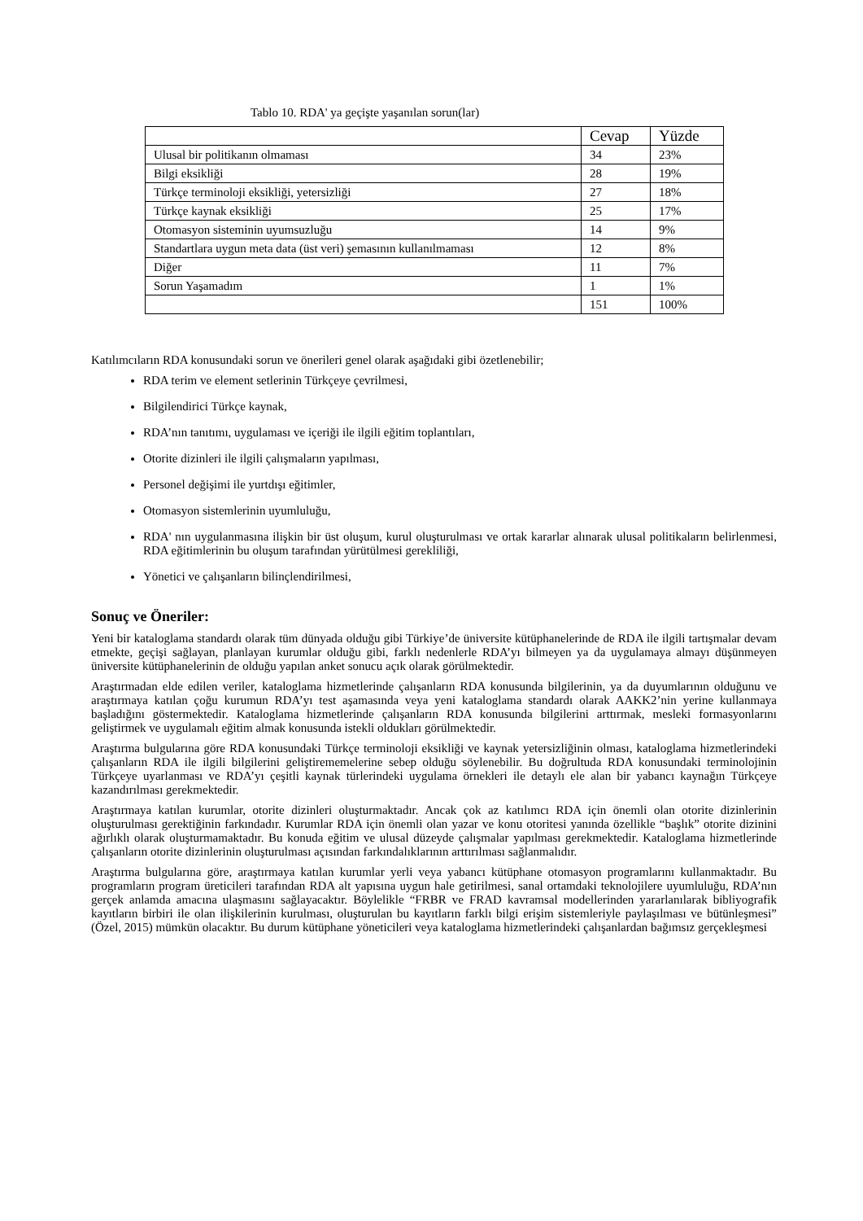Tablo 10. RDA' ya geçişte yaşanılan sorun(lar)
| | Cevap | Yüzde |
| Ulusal bir politikanın olmaması | 34 | 23% |
| Bilgi eksikliği | 28 | 19% |
| Türkçe terminoloji eksikliği, yetersizliği | 27 | 18% |
| Türkçe kaynak eksikliği | 25 | 17% |
| Otomasyon sisteminin uyumsuzluğu | 14 | 9% |
| Standartlara uygun meta data (üst veri) şemasının kullanılmaması | 12 | 8% |
| Diğer | 11 | 7% |
| Sorun Yaşamadım | 1 | 1% |
| | 151 | 100% |
Katılımcıların RDA konusundaki sorun ve önerileri genel olarak aşağıdaki gibi özetlenebilir;
RDA terim ve element setlerinin Türkçeye çevrilmesi,
Bilgilendirici Türkçe kaynak,
RDA’nın tanıtımı, uygulaması ve içeriği ile ilgili eğitim toplantıları,
Otorite dizinleri ile ilgili çalışmaların yapılması,
Personel değişimi ile yurtdışı eğitimler,
Otomasyon sistemlerinin uyumluluğu,
RDA' nın uygulanmasına ilişkin bir üst oluşum, kurul oluşturulması ve ortak kararlar alınarak ulusal politikaların belirlenmesi, RDA eğitimlerinin bu oluşum tarafından yürütülmesi gerekliliği,
Yönetici ve çalışanların bilinçlendirilmesi,
Sonuç ve Öneriler:
Yeni bir kataloglama standardı olarak tüm dünyada olduğu gibi Türkiye’de üniversite kütüphanelerinde de RDA ile ilgili tartışmalar devam etmekte, geçişi sağlayan, planlayan kurumlar olduğu gibi, farklı nedenlerle RDA’yı bilmeyen ya da uygulamaya almayı düşünmeyen üniversite kütüphanelerinin de olduğu yapılan anket sonucu açık olarak görülmektedir.
Araştırmadan elde edilen veriler, kataloglama hizmetlerinde çalışanların RDA konusunda bilgilerinin, ya da duyumlarının olduğunu ve araştırmaya katılan çoğu kurumun RDA’yı test aşamasında veya yeni kataloglama standardı olarak AAKK2’nin yerine kullanmaya başladığını göstermektedir. Kataloglama hizmetlerinde çalışanların RDA konusunda bilgilerini arttırmak, mesleki formasyonlarını geliştirmek ve uygulamalı eğitim almak konusunda istekli oldukları görülmektedir.
Araştırma bulgularına göre RDA konusundaki Türkçe terminoloji eksikliği ve kaynak yetersizliğinin olması, kataloglama hizmetlerindeki çalışanların RDA ile ilgili bilgilerini geliştirememelerine sebep olduğu söylenebilir. Bu doğrultuda RDA konusundaki terminolojinin Türkçeye uyarlanması ve RDA’yı çeşitli kaynak türlerindeki uygulama örnekleri ile detaylı ele alan bir yabancı kaynağın Türkçeye kazandırılması gerekmektedir.
Araştırmaya katılan kurumlar, otorite dizinleri oluşturmaktadır. Ancak çok az katılımcı RDA için önemli olan otorite dizinlerinin oluşturulması gerektiğinin farkındadır. Kurumlar RDA için önemli olan yazar ve konu otoritesi yanında özellikle “başlık” otorite dizinini ağırlıklı olarak oluşturmamaktadır. Bu konuda eğitim ve ulusal düzeyde çalışmalar yapılması gerekmektedir. Kataloglama hizmetlerinde çalışanların otorite dizinlerinin oluşturulması açısından farkındalıklarının arttırılması sağlanmalıdır.
Araştırma bulgularına göre, araştırmaya katılan kurumlar yerli veya yabancı kütüphane otomasyon programlarını kullanmaktadır. Bu programların program üreticileri tarafından RDA alt yapısına uygun hale getirilmesi, sanal ortamdaki teknolojilere uyumluluğu, RDA’nın gerçek anlamda amacına ulaşmasını sağlayacaktır. Böylelikle “FRBR ve FRAD kavramsal modellerinden yararlanılarak bibliyografik kayıtların birbiri ile olan ilişkilerinin kurulması, oluşturulan bu kayıtların farklı bilgi erişim sistemleriyle paylaşılması ve bütünleşmesi” (Özel, 2015) mümkün olacaktır. Bu durum kütüphane yöneticileri veya kataloglama hizmetlerindeki çalışanlardan bağımsız gerçekleşmesi